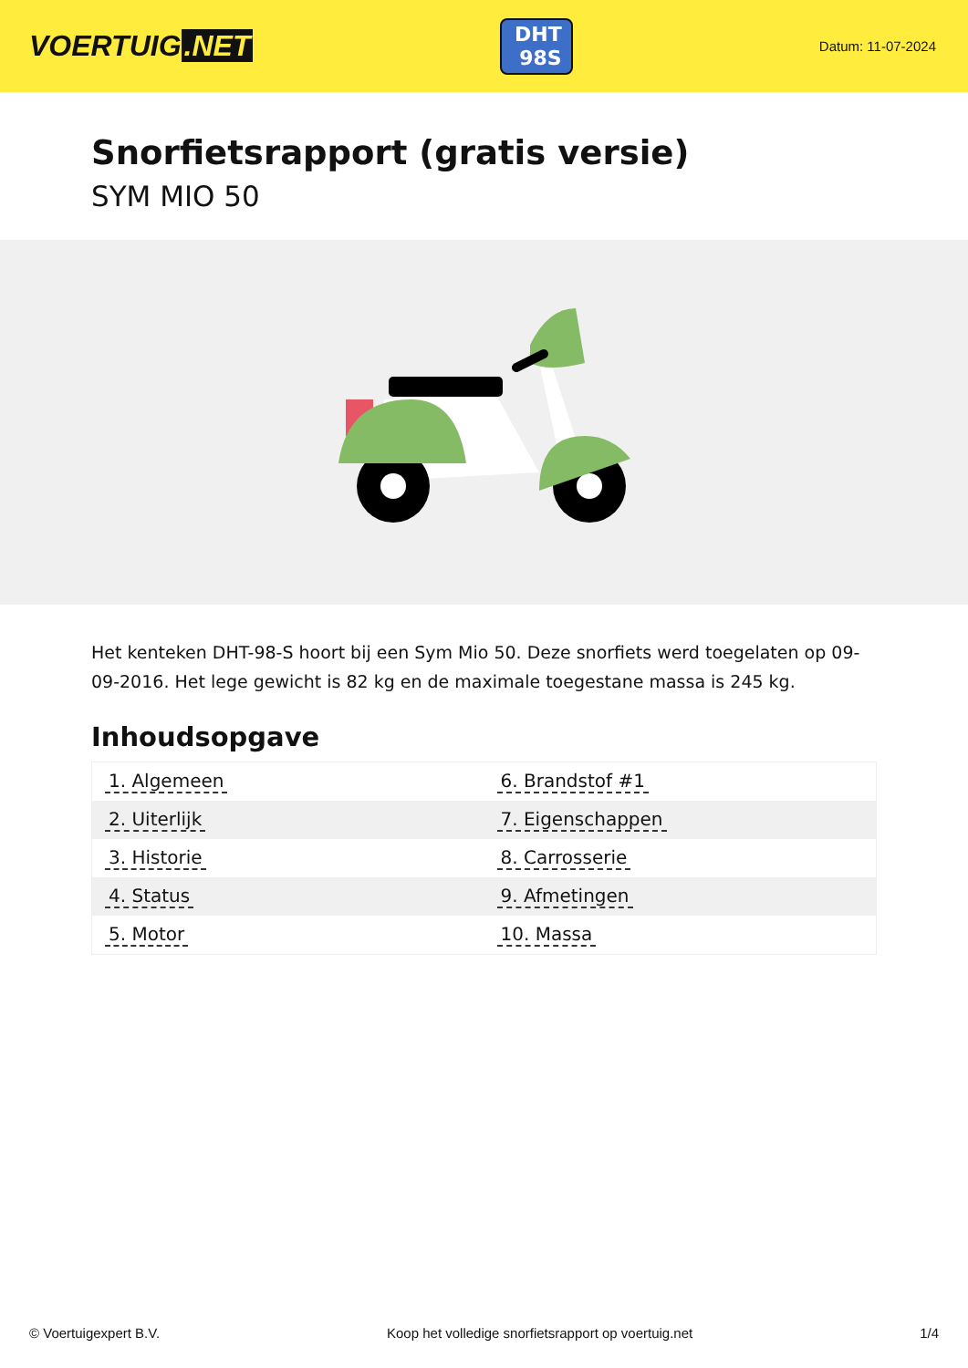VOERTUIG.NET
DHT
98S
Datum: 11-07-2024
Snorfietsrapport (gratis versie)
SYM MIO 50
Het kenteken DHT-98-S hoort bij een Sym Mio 50. Deze snorfiets werd toegelaten op 09-09-2016. Het lege gewicht is 82 kg en de maximale toegestane massa is 245 kg.
Inhoudsopgave
| 1. Algemeen | 6. Brandstof #1 |
| 2. Uiterlijk | 7. Eigenschappen |
| 3. Historie | 8. Carrosserie |
| 4. Status | 9. Afmetingen |
| 5. Motor | 10. Massa |
© Voertuigexpert B.V. Koop het volledige snorfietsrapport op voertuig.net 1/4